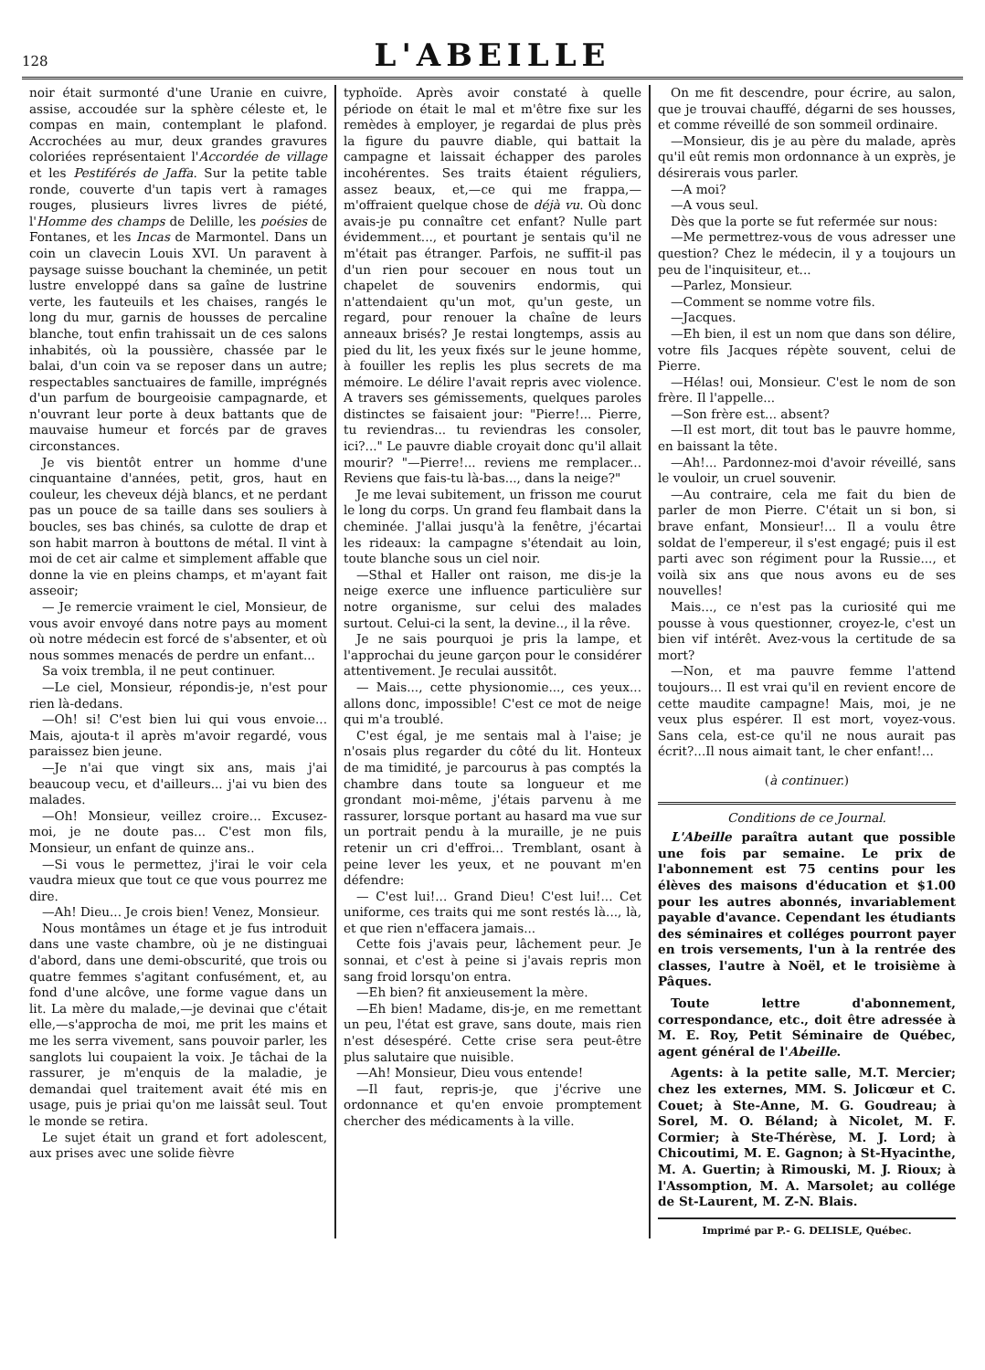128 L'ABEILLE
noir était surmonté d'une Uranie en cuivre, assise, accoudée sur la sphère céleste et, le compas en main, contemplant le plafond. Accrochées au mur, deux grandes gravures coloriées représentaient l'Accordée de village et les Pestiférés de Jaffa. Sur la petite table ronde, couverte d'un tapis vert à ramages rouges, plusieurs livres livres de piété, l'Homme des champs de Delille, les poésies de Fontanes, et les Incas de Marmontel. Dans un coin un clavecin Louis XVI. Un paravent à paysage suisse bouchant la cheminée, un petit lustre enveloppé dans sa gaîne de lustrine verte, les fauteuils et les chaises, rangés le long du mur, garnis de housses de percaline blanche, tout enfin trahissait un de ces salons inhabités, où la poussière, chassée par le balai, d'un coin va se reposer dans un autre; respectables sanctuaires de famille, imprégnés d'un parfum de bourgeoisie campagnarde, et n'ouvrant leur porte à deux battants que de mauvaise humeur et forcés par de graves circonstances.
Je vis bientôt entrer un homme d'une cinquantaine d'années, petit, gros, haut en couleur, les cheveux déjà blancs, et ne perdant pas un pouce de sa taille dans ses souliers à boucles, ses bas chinés, sa culotte de drap et son habit marron à bouttons de métal. Il vint à moi de cet air calme et simplement affable que donne la vie en pleins champs, et m'ayant fait asseoir;
— Je remercie vraiment le ciel, Monsieur, de vous avoir envoyé dans notre pays au moment où notre médecin est forcé de s'absenter, et où nous sommes menacés de perdre un enfant...
Sa voix trembla, il ne peut continuer.
—Le ciel, Monsieur, répondis-je, n'est pour rien là-dedans.
—Oh! si! C'est bien lui qui vous envoie... Mais, ajouta-t il après m'avoir regardé, vous paraissez bien jeune.
—Je n'ai que vingt six ans, mais j'ai beaucoup vecu, et d'ailleurs... j'ai vu bien des malades.
—Oh! Monsieur, veillez croire... Excusez-moi, je ne doute pas... C'est mon fils, Monsieur, un enfant de quinze ans..
—Si vous le permettez, j'irai le voir cela vaudra mieux que tout ce que vous pourrez me dire.
—Ah! Dieu... Je crois bien! Venez, Monsieur.
Nous montâmes un étage et je fus introduit dans une vaste chambre, où je ne distinguai d'abord, dans une demi-obscurité, que trois ou quatre femmes s'agitant confusément, et, au fond d'une alcôve, une forme vague dans un lit. La mère du malade,—je devinai que c'était elle,—s'approcha de moi, me prit les mains et me les serra vivement, sans pouvoir parler, les sanglots lui coupaient la voix. Je tâchai de la rassurer, je m'enquis de la maladie, je demandai quel traitement avait été mis en usage, puis je priai qu'on me laissât seul. Tout le monde se retira.
Le sujet était un grand et fort adolescent, aux prises avec une solide fièvre
typhoïde. Après avoir constaté à quelle période on était le mal et m'être fixe sur les remèdes à employer, je regardai de plus près la figure du pauvre diable, qui battait la campagne et laissait échapper des paroles incohérentes. Ses traits étaient réguliers, assez beaux, et,—ce qui me frappa,—m'offraient quelque chose de déjà vu. Où donc avais-je pu connaître cet enfant? Nulle part évidemment..., et pourtant je sentais qu'il ne m'était pas étranger. Parfois, ne suffit-il pas d'un rien pour secouer en nous tout un chapelet de souvenirs endormis, qui n'attendaient qu'un mot, qu'un geste, un regard, pour renouer la chaîne de leurs anneaux brisés? Je restai longtemps, assis au pied du lit, les yeux fixés sur le jeune homme, à fouiller les replis les plus secrets de ma mémoire. Le délire l'avait repris avec violence. A travers ses gémissements, quelques paroles distinctes se faisaient jour: "Pierre!... Pierre, tu reviendras... tu reviendras les consoler, ici?..." Le pauvre diable croyait donc qu'il allait mourir? "—Pierre!... reviens me remplacer... Reviens que fais-tu là-bas..., dans la neige?"
Je me levai subitement, un frisson me courut le long du corps. Un grand feu flambait dans la cheminée. J'allai jusqu'à la fenêtre, j'écartai les rideaux: la campagne s'étendait au loin, toute blanche sous un ciel noir.
—Sthal et Haller ont raison, me dis-je la neige exerce une influence particulière sur notre organisme, sur celui des malades surtout. Celui-ci la sent, la devine.., il la rêve.
Je ne sais pourquoi je pris la lampe, et l'approchai du jeune garçon pour le considérer attentivement. Je reculai aussitôt.
— Mais..., cette physionomie..., ces yeux... allons donc, impossible! C'est ce mot de neige qui m'a troublé.
C'est égal, je me sentais mal à l'aise; je n'osais plus regarder du côté du lit. Honteux de ma timidité, je parcourus à pas comptés la chambre dans toute sa longueur et me grondant moi-même, j'étais parvenu à me rassurer, lorsque portant au hasard ma vue sur un portrait pendu à la muraille, je ne puis retenir un cri d'effroi... Tremblant, osant à peine lever les yeux, et ne pouvant m'en défendre:
— C'est lui!... Grand Dieu! C'est lui!... Cet uniforme, ces traits qui me sont restés là..., là, et que rien n'effacera jamais...
Cette fois j'avais peur, lâchement peur. Je sonnai, et c'est à peine si j'avais repris mon sang froid lorsqu'on entra.
—Eh bien? fit anxieusement la mère.
—Eh bien! Madame, dis-je, en me remettant un peu, l'état est grave, sans doute, mais rien n'est désespéré. Cette crise sera peut-être plus salutaire que nuisible.
—Ah! Monsieur, Dieu vous entende!
—Il faut, repris-je, que j'écrive une ordonnance et qu'en envoie promptement chercher des médicaments à la ville.
On me fit descendre, pour écrire, au salon, que je trouvai chauffé, dégarni de ses housses, et comme réveillé de son sommeil ordinaire.
—Monsieur, dis je au père du malade, après qu'il eût remis mon ordonnance à un exprès, je désirerais vous parler.
—A moi?
—A vous seul.
Dès que la porte se fut refermée sur nous:
—Me permettrez-vous de vous adresser une question? Chez le médecin, il y a toujours un peu de l'inquisiteur, et...
—Parlez, Monsieur.
—Comment se nomme votre fils.
—Jacques.
—Eh bien, il est un nom que dans son délire, votre fils Jacques répète souvent, celui de Pierre.
—Hélas! oui, Monsieur. C'est le nom de son frère. Il l'appelle...
—Son frère est... absent?
—Il est mort, dit tout bas le pauvre homme, en baissant la tête.
—Ah!... Pardonnez-moi d'avoir réveillé, sans le vouloir, un cruel souvenir.
—Au contraire, cela me fait du bien de parler de mon Pierre. C'était un si bon, si brave enfant, Monsieur!... Il a voulu être soldat de l'empereur, il s'est engagé; puis il est parti avec son régiment pour la Russie..., et voilà six ans que nous avons eu de ses nouvelles!
Mais..., ce n'est pas la curiosité qui me pousse à vous questionner, croyez-le, c'est un bien vif intérêt. Avez-vous la certitude de sa mort?
—Non, et ma pauvre femme l'attend toujours... Il est vrai qu'il en revient encore de cette maudite campagne! Mais, moi, je ne veux plus espérer. Il est mort, voyez-vous. Sans cela, est-ce qu'il ne nous aurait pas écrit?...Il nous aimait tant, le cher enfant!...
(à continuer.)
Conditions de ce Journal.
L'Abeille paraîtra autant que possible une fois par semaine. Le prix de l'abonnement est 75 centins pour les élèves des maisons d'éducation et $1.00 pour les autres abonnés, invariablement payable d'avance. Cependant les étudiants des séminaires et colléges pourront payer en trois versements, l'un à la rentrée des classes, l'autre à Noël, et le troisième à Pâques.
Toute lettre d'abonnement, correspondance, etc., doit être adressée à M. E. Roy, Petit Séminaire de Québec, agent général de l'Abeille.
Agents: à la petite salle, M.T. Mercier; chez les externes, MM. S. Jolicœur et C. Couet; à Ste-Anne, M. G. Goudreau; à Sorel, M. O. Béland; à Nicolet, M. F. Cormier; à Ste-Thérèse, M. J. Lord; à Chicoutimi, M. E. Gagnon; à St-Hyacinthe, M. A. Guertin; à Rimouski, M. J. Rioux; à l'Assomption, M. A. Marsolet; au collége de St-Laurent, M. Z-N. Blais.
Imprimé par P.- G. DELISLE, Québec.